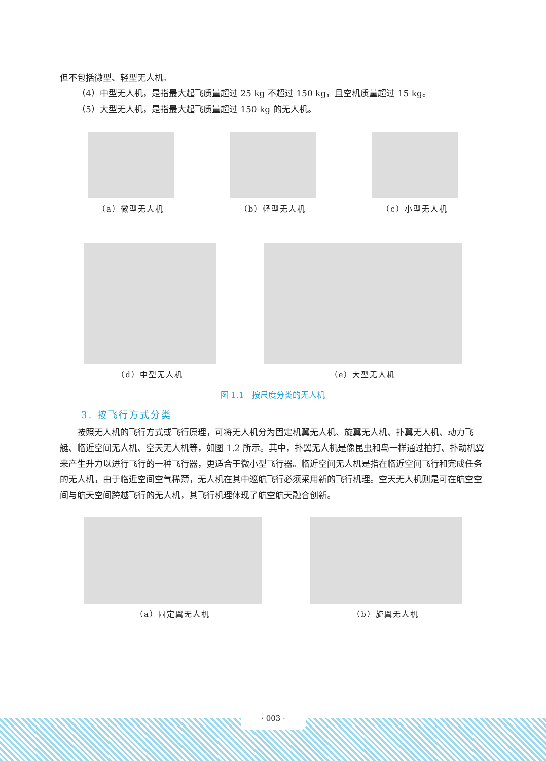但不包括微型、轻型无人机。
（4）中型无人机，是指最大起飞质量超过 25 kg 不超过 150 kg，且空机质量超过 15 kg。
（5）大型无人机，是指最大起飞质量超过 150 kg 的无人机。
（a）微型无人机 （b）轻型无人机 （c）小型无人机
（d）中型无人机 （e）大型无人机
图 1.1　按尺度分类的无人机
3. 按飞行方式分类
按照无人机的飞行方式或飞行原理，可将无人机分为固定机翼无人机、旋翼无人机、扑翼无人机、动力飞艇、临近空间无人机、空天无人机等，如图 1.2 所示。其中，扑翼无人机是像昆虫和鸟一样通过拍打、扑动机翼来产生升力以进行飞行的一种飞行器，更适合于微小型飞行器。临近空间无人机是指在临近空间飞行和完成任务的无人机，由于临近空间空气稀薄，无人机在其中巡航飞行必须采用新的飞行机理。空天无人机则是可在航空空间与航天空间跨越飞行的无人机，其飞行机理体现了航空航天融合创新。
（a）固定翼无人机 （b）旋翼无人机
· 003 ·